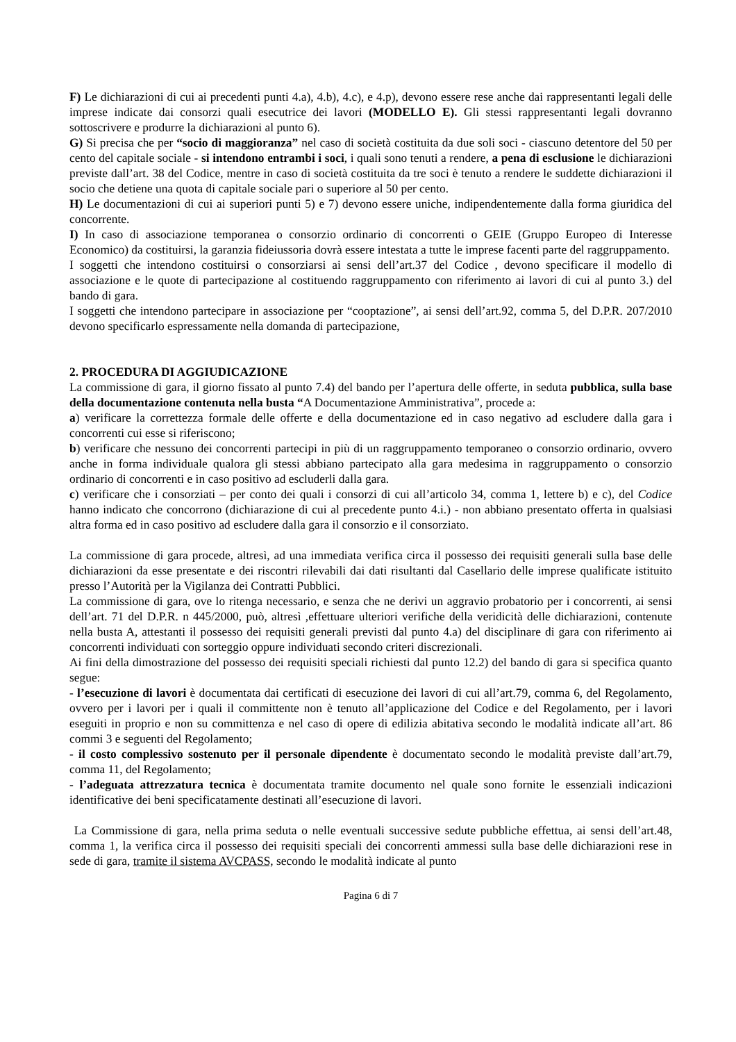F) Le dichiarazioni di cui ai precedenti punti 4.a), 4.b), 4.c), e 4.p), devono essere rese anche dai rappresentanti legali delle imprese indicate dai consorzi quali esecutrice dei lavori (MODELLO E). Gli stessi rappresentanti legali dovranno sottoscrivere e produrre la dichiarazioni al punto 6).
G) Si precisa che per “socio di maggioranza” nel caso di società costituita da due soli soci - ciascuno detentore del 50 per cento del capitale sociale - si intendono entrambi i soci, i quali sono tenuti a rendere, a pena di esclusione le dichiarazioni previste dall’art. 38 del Codice, mentre in caso di società costituita da tre soci è tenuto a rendere le suddette dichiarazioni il socio che detiene una quota di capitale sociale pari o superiore al 50 per cento.
H) Le documentazioni di cui ai superiori punti 5) e 7) devono essere uniche, indipendentemente dalla forma giuridica del concorrente.
I) In caso di associazione temporanea o consorzio ordinario di concorrenti o GEIE (Gruppo Europeo di Interesse Economico) da costituirsi, la garanzia fideiussoria dovrà essere intestata a tutte le imprese facenti parte del raggruppamento.
I soggetti che intendono costituirsi o consorziarsi ai sensi dell’art.37 del Codice , devono specificare il modello di associazione e le quote di partecipazione al costituendo raggruppamento con riferimento ai lavori di cui al punto 3.) del bando di gara.
I soggetti che intendono partecipare in associazione per “cooptazione”, ai sensi dell’art.92, comma 5, del D.P.R. 207/2010 devono specificarlo espressamente nella domanda di partecipazione,
2. PROCEDURA DI AGGIUDICAZIONE
La commissione di gara, il giorno fissato al punto 7.4) del bando per l’apertura delle offerte, in seduta pubblica, sulla base della documentazione contenuta nella busta “A Documentazione Amministrativa”, procede a:
a) verificare la correttezza formale delle offerte e della documentazione ed in caso negativo ad escludere dalla gara i concorrenti cui esse si riferiscono;
b) verificare che nessuno dei concorrenti partecipi in più di un raggruppamento temporaneo o consorzio ordinario, ovvero anche in forma individuale qualora gli stessi abbiano partecipato alla gara medesima in raggruppamento o consorzio ordinario di concorrenti e in caso positivo ad escluderli dalla gara.
c) verificare che i consorziati – per conto dei quali i consorzi di cui all’articolo 34, comma 1, lettere b) e c), del Codice hanno indicato che concorrono (dichiarazione di cui al precedente punto 4.i.) - non abbiano presentato offerta in qualsiasi altra forma ed in caso positivo ad escludere dalla gara il consorzio e il consorziato.
La commissione di gara procede, altresì, ad una immediata verifica circa il possesso dei requisiti generali sulla base delle dichiarazioni da esse presentate e dei riscontri rilevabili dai dati risultanti dal Casellario delle imprese qualificate istituito presso l’Autorità per la Vigilanza dei Contratti Pubblici.
La commissione di gara, ove lo ritenga necessario, e senza che ne derivi un aggravio probatorio per i concorrenti, ai sensi dell’art. 71 del D.P.R. n 445/2000, può, altresì ,effettuare ulteriori verifiche della veridicità delle dichiarazioni, contenute nella busta A, attestanti il possesso dei requisiti generali previsti dal punto 4.a) del disciplinare di gara con riferimento ai concorrenti individuati con sorteggio oppure individuati secondo criteri discrezionali.
Ai fini della dimostrazione del possesso dei requisiti speciali richiesti dal punto 12.2) del bando di gara si specifica quanto segue:
- l’esecuzione di lavori è documentata dai certificati di esecuzione dei lavori di cui all’art.79, comma 6, del Regolamento, ovvero per i lavori per i quali il committente non è tenuto all’applicazione del Codice e del Regolamento, per i lavori eseguiti in proprio e non su committenza e nel caso di opere di edilizia abitativa secondo le modalità indicate all’art. 86 commi 3 e seguenti del Regolamento;
- il costo complessivo sostenuto per il personale dipendente è documentato secondo le modalità previste dall’art.79, comma 11, del Regolamento;
- l’adeguata attrezzatura tecnica è documentata tramite documento nel quale sono fornite le essenziali indicazioni identificative dei beni specificatamente destinati all’esecuzione di lavori.
La Commissione di gara, nella prima seduta o nelle eventuali successive sedute pubbliche effettua, ai sensi dell’art.48, comma 1, la verifica circa il possesso dei requisiti speciali dei concorrenti ammessi sulla base delle dichiarazioni rese in sede di gara, tramite il sistema AVCPASS, secondo le modalità indicate al punto
Pagina 6 di 7